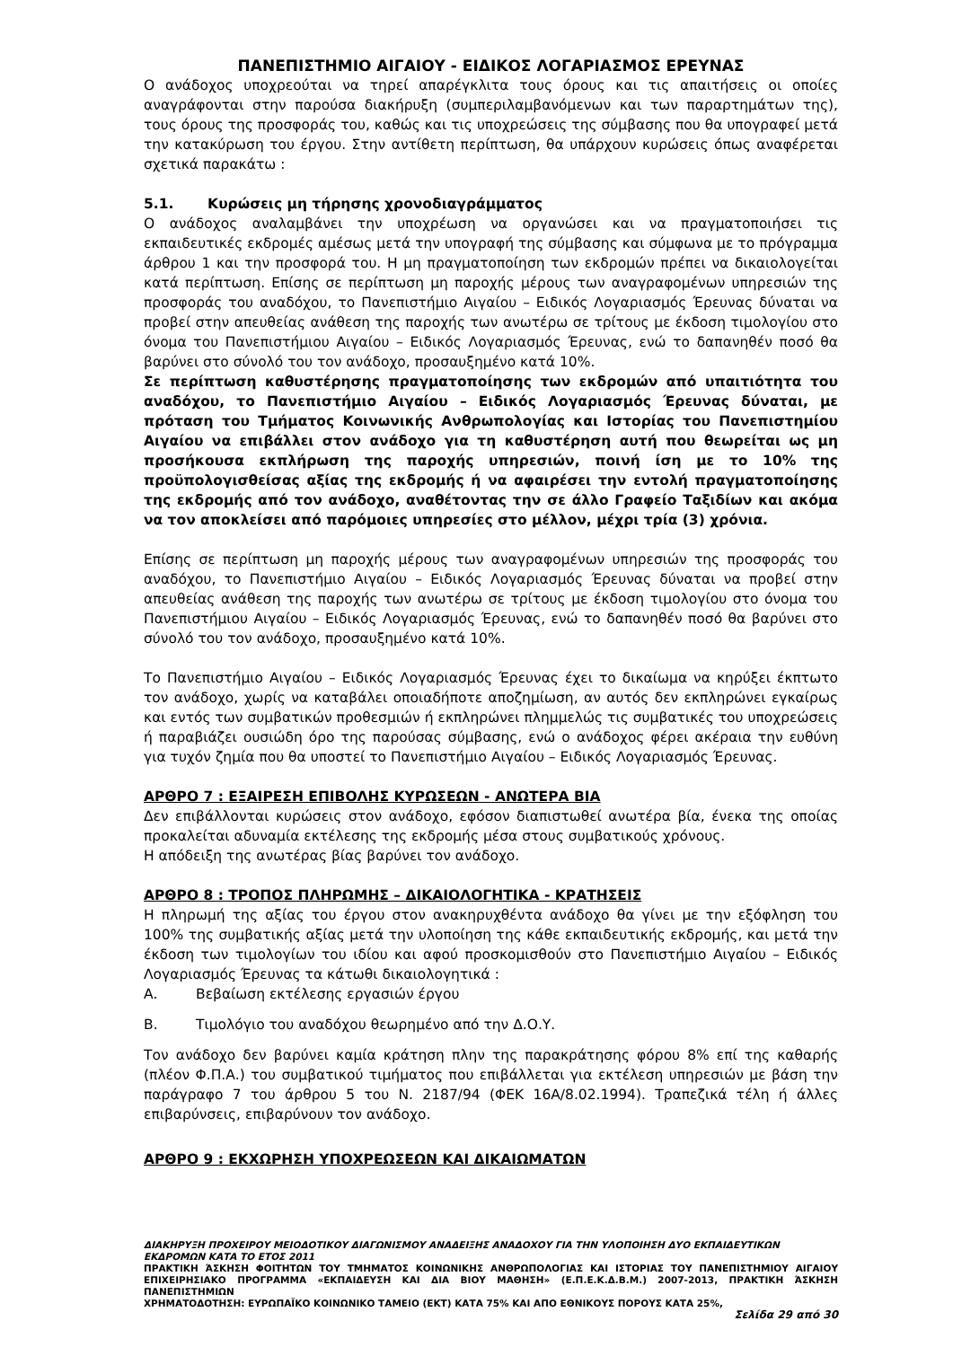ΠΑΝΕΠΙΣΤΗΜΙΟ ΑΙΓΑΙΟΥ - ΕΙΔΙΚΟΣ ΛΟΓΑΡΙΑΣΜΟΣ ΕΡΕΥΝΑΣ
Ο ανάδοχος υποχρεούται να τηρεί απαρέγκλιτα τους όρους και τις απαιτήσεις οι οποίες αναγράφονται στην παρούσα διακήρυξη (συμπεριλαμβανόμενων και των παραρτημάτων της), τους όρους της προσφοράς του, καθώς και τις υποχρεώσεις της σύμβασης που θα υπογραφεί μετά την κατακύρωση του έργου. Στην αντίθετη περίπτωση, θα υπάρχουν κυρώσεις όπως αναφέρεται σχετικά παρακάτω :
5.1. Κυρώσεις μη τήρησης χρονοδιαγράμματος
Ο ανάδοχος αναλαμβάνει την υποχρέωση να οργανώσει και να πραγματοποιήσει τις εκπαιδευτικές εκδρομές αμέσως μετά την υπογραφή της σύμβασης και σύμφωνα με το πρόγραμμα άρθρου 1 και την προσφορά του. Η μη πραγματοποίηση των εκδρομών πρέπει να δικαιολογείται κατά περίπτωση. Επίσης σε περίπτωση μη παροχής μέρους των αναγραφομένων υπηρεσιών της προσφοράς του αναδόχου, το Πανεπιστήμιο Αιγαίου – Ειδικός Λογαριασμός Έρευνας δύναται να προβεί στην απευθείας ανάθεση της παροχής των ανωτέρω σε τρίτους με έκδοση τιμολογίου στο όνομα του Πανεπιστήμιου Αιγαίου – Ειδικός Λογαριασμός Έρευνας, ενώ το δαπανηθέν ποσό θα βαρύνει στο σύνολό του τον ανάδοχο, προσαυξημένο κατά 10%.
Σε περίπτωση καθυστέρησης πραγματοποίησης των εκδρομών από υπαιτιότητα του αναδόχου, το Πανεπιστήμιο Αιγαίου – Ειδικός Λογαριασμός Έρευνας δύναται, με πρόταση του Τμήματος Κοινωνικής Ανθρωπολογίας και Ιστορίας του Πανεπιστημίου Αιγαίου να επιβάλλει στον ανάδοχο για τη καθυστέρηση αυτή που θεωρείται ως μη προσήκουσα εκπλήρωση της παροχής υπηρεσιών, ποινή ίση με το 10% της προϋπολογισθείσας αξίας της εκδρομής ή να αφαιρέσει την εντολή πραγματοποίησης της εκδρομής από τον ανάδοχο, αναθέτοντας την σε άλλο Γραφείο Ταξιδίων και ακόμα να τον αποκλείσει από παρόμοιες υπηρεσίες στο μέλλον, μέχρι τρία (3) χρόνια.
Επίσης σε περίπτωση μη παροχής μέρους των αναγραφομένων υπηρεσιών της προσφοράς του αναδόχου, το Πανεπιστήμιο Αιγαίου – Ειδικός Λογαριασμός Έρευνας δύναται να προβεί στην απευθείας ανάθεση της παροχής των ανωτέρω σε τρίτους με έκδοση τιμολογίου στο όνομα του Πανεπιστήμιου Αιγαίου – Ειδικός Λογαριασμός Έρευνας, ενώ το δαπανηθέν ποσό θα βαρύνει στο σύνολό του τον ανάδοχο, προσαυξημένο κατά 10%.
Το Πανεπιστήμιο Αιγαίου – Ειδικός Λογαριασμός Έρευνας έχει το δικαίωμα να κηρύξει έκπτωτο τον ανάδοχο, χωρίς να καταβάλει οποιαδήποτε αποζημίωση, αν αυτός δεν εκπληρώνει εγκαίρως και εντός των συμβατικών προθεσμιών ή εκπληρώνει πλημμελώς τις συμβατικές του υποχρεώσεις ή παραβιάζει ουσιώδη όρο της παρούσας σύμβασης, ενώ ο ανάδοχος φέρει ακέραια την ευθύνη για τυχόν ζημία που θα υποστεί το Πανεπιστήμιο Αιγαίου – Ειδικός Λογαριασμός Έρευνας.
ΑΡΘΡΟ 7 : ΕΞΑΙΡΕΣΗ ΕΠΙΒΟΛΗΣ ΚΥΡΩΣΕΩΝ - ΑΝΩΤΕΡΑ ΒΙΑ
Δεν επιβάλλονται κυρώσεις στον ανάδοχο, εφόσον διαπιστωθεί ανωτέρα βία, ένεκα της οποίας προκαλείται αδυναμία εκτέλεσης της εκδρομής μέσα στους συμβατικούς χρόνους.
Η απόδειξη της ανωτέρας βίας βαρύνει τον ανάδοχο.
ΑΡΘΡΟ 8 : ΤΡΟΠΟΣ ΠΛΗΡΩΜΗΣ – ΔΙΚΑΙΟΛΟΓΗΤΙΚΑ - ΚΡΑΤΗΣΕΙΣ
Η πληρωμή της αξίας του έργου στον ανακηρυχθέντα ανάδοχο θα γίνει με την εξόφληση του 100% της συμβατικής αξίας μετά την υλοποίηση της κάθε εκπαιδευτικής εκδρομής, και μετά την έκδοση των τιμολογίων του ιδίου και αφού προσκομισθούν στο Πανεπιστήμιο Αιγαίου – Ειδικός Λογαριασμός Έρευνας τα κάτωθι δικαιολογητικά :
Α. Βεβαίωση εκτέλεσης εργασιών έργου
Β. Τιμολόγιο του αναδόχου θεωρημένο από την Δ.Ο.Υ.
Τον ανάδοχο δεν βαρύνει καμία κράτηση πλην της παρακράτησης φόρου 8% επί της καθαρής (πλέον Φ.Π.Α.) του συμβατικού τιμήματος που επιβάλλεται για εκτέλεση υπηρεσιών με βάση την παράγραφο 7 του άρθρου 5 του Ν. 2187/94 (ΦΕΚ 16Α/8.02.1994). Τραπεζικά τέλη ή άλλες επιβαρύνσεις, επιβαρύνουν τον ανάδοχο.
ΑΡΘΡΟ 9 : ΕΚΧΩΡΗΣΗ ΥΠΟΧΡΕΩΣΕΩΝ ΚΑΙ ΔΙΚΑΙΩΜΑΤΩΝ
ΔΙΑΚΗΡΥΞΗ ΠΡΟΧΕΙΡΟΥ ΜΕΙΟΔΟΤΙΚΟΥ ΔΙΑΓΩΝΙΣΜΟΥ ΑΝΑΔΕΙΞΗΣ ΑΝΑΔΟΧΟΥ ΓΙΑ ΤΗΝ ΥΛΟΠΟΙΗΣΗ ΔΥΟ ΕΚΠΑΙΔΕΥΤΙΚΩΝ ΕΚΔΡΟΜΩΝ ΚΑΤΑ ΤΟ ΕΤΟΣ 2011
ΠΡΑΚΤΙΚΗ ΆΣΚΗΣΗ ΦΟΙΤΗΤΩΝ ΤΟΥ ΤΜΗΜΑΤΟΣ ΚΟΙΝΩΝΙΚΗΣ ΑΝΘΡΩΠΟΛΟΓΙΑΣ ΚΑΙ ΙΣΤΟΡΙΑΣ ΤΟΥ ΠΑΝΕΠΙΣΤΗΜΙΟΥ ΑΙΓΑΙΟΥ ΕΠΙΧΕΙΡΗΣΙΑΚΟ ΠΡΟΓΡΑΜΜΑ «ΕΚΠΑΙΔΕΥΣΗ ΚΑΙ ΔΙΑ ΒΙΟΥ ΜΑΘΗΣΗ» (Ε.Π.Ε.Κ.Δ.Β.Μ.) 2007-2013, ΠΡΑΚΤΙΚΗ ΆΣΚΗΣΗ ΠΑΝΕΠΙΣΤΗΜΙΩΝ
ΧΡΗΜΑΤΟΔΟΤΗΣΗ: ΕΥΡΩΠΑΪΚΟ ΚΟΙΝΩΝΙΚΟ ΤΑΜΕΙΟ (ΕΚΤ) ΚΑΤΑ 75% ΚΑΙ ΑΠΟ ΕΘΝΙΚΟΥΣ ΠΟΡΟΥΣ ΚΑΤΑ 25%,
Σελίδα 29 από 30